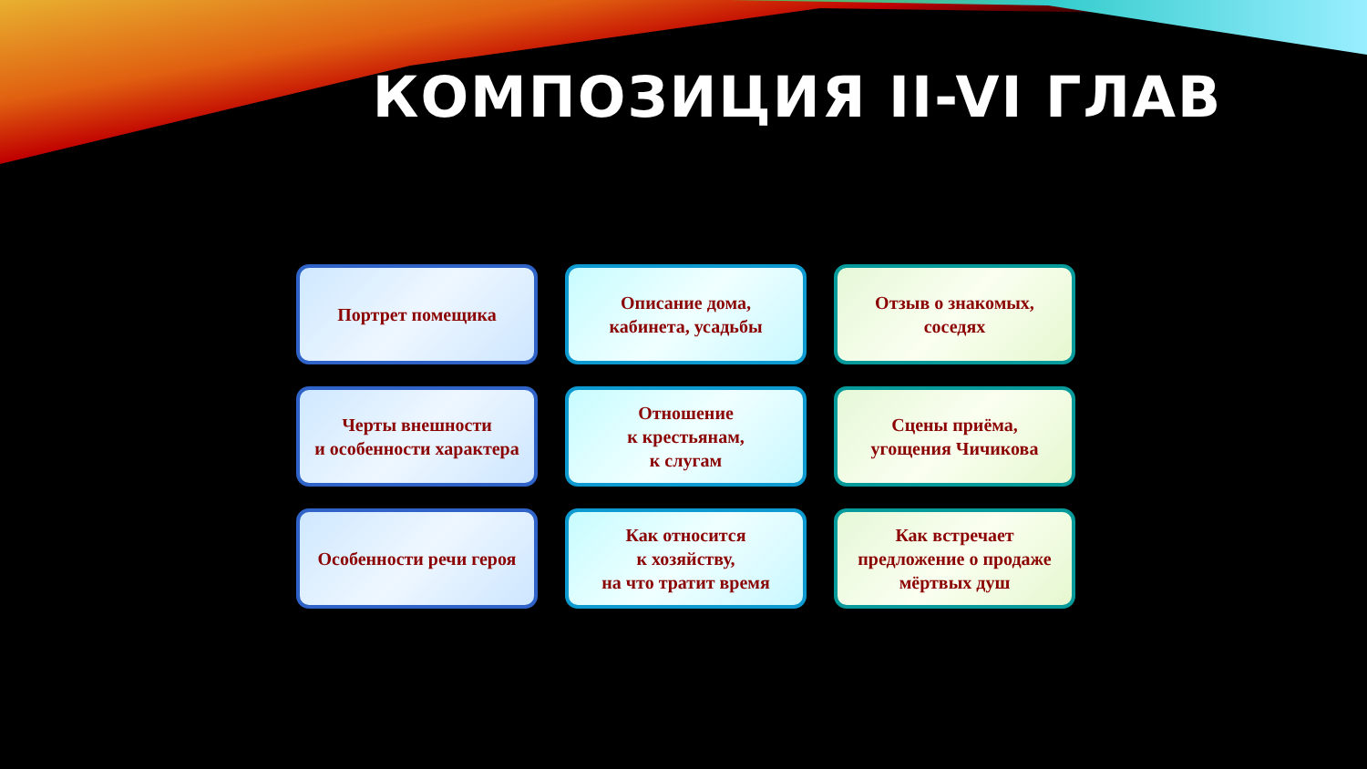КОМПОЗИЦИЯ II-VI ГЛАВ
Портрет помещика
Черты внешности
и особенности характера
Особенности речи героя
Описание дома,
кабинета, усадьбы
Отношение
к крестьянам,
к слугам
Как относится
к хозяйству,
на что тратит время
Отзыв о знакомых,
соседях
Сцены приёма,
угощения Чичикова
Как встречает
предложение о продаже
мёртвых душ